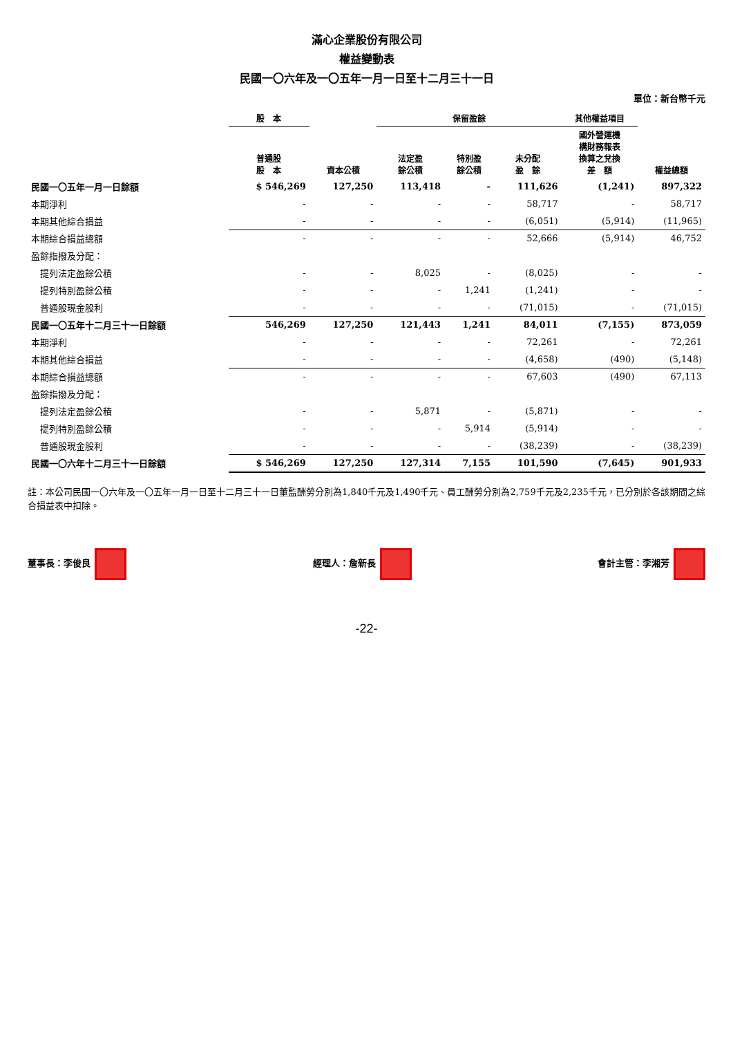滿心企業股份有限公司
權益變動表
民國一〇六年及一〇五年一月一日至十二月三十一日
單位：新台幣千元
| | 股 本 | 資本公積 | 保留盈餘 | | | 其他權益項目 | 權益總額 |
| --- | --- | --- | --- | --- | --- | --- | --- |
| | 普通股 股 本 | | 法定盈 餘公積 | 特別盈 餘公積 | 未分配 盈 餘 | 國外營運機 構財務報表 換算之兌換 差 額 | |
| 民國一〇五年一月一日餘額 | $ 546,269 | 127,250 | 113,418 | - | 111,626 | (1,241) | 897,322 |
| 本期淨利 | - | - | - | - | 58,717 | - | 58,717 |
| 本期其他綜合損益 | - | - | - | - | (6,051) | (5,914) | (11,965) |
| 本期綜合損益總額 | - | - | - | - | 52,666 | (5,914) | 46,752 |
| 盈餘指撥及分配： | | | | | | | |
| 提列法定盈餘公積 | - | - | 8,025 | - | (8,025) | - | - |
| 提列特別盈餘公積 | - | - | - | 1,241 | (1,241) | - | - |
| 普通股現金股利 | - | - | - | - | (71,015) | - | (71,015) |
| 民國一〇五年十二月三十一日餘額 | 546,269 | 127,250 | 121,443 | 1,241 | 84,011 | (7,155) | 873,059 |
| 本期淨利 | - | - | - | - | 72,261 | - | 72,261 |
| 本期其他綜合損益 | - | - | - | - | (4,658) | (490) | (5,148) |
| 本期綜合損益總額 | - | - | - | - | 67,603 | (490) | 67,113 |
| 盈餘指撥及分配： | | | | | | | |
| 提列法定盈餘公積 | - | - | 5,871 | - | (5,871) | - | - |
| 提列特別盈餘公積 | - | - | - | 5,914 | (5,914) | - | - |
| 普通股現金股利 | - | - | - | - | (38,239) | - | (38,239) |
| 民國一〇六年十二月三十一日餘額 | $ 546,269 | 127,250 | 127,314 | 7,155 | 101,590 | (7,645) | 901,933 |
註：本公司民國一〇六年及一〇五年一月一日至十二月三十一日董監酬勞分別為1,840千元及1,490千元、員工酬勞分別為2,759千元及2,235千元，已分別於各該期間之綜合損益表中扣除。
董事長：李俊良 經理人：詹新長 會計主管：李湘芳
-22-